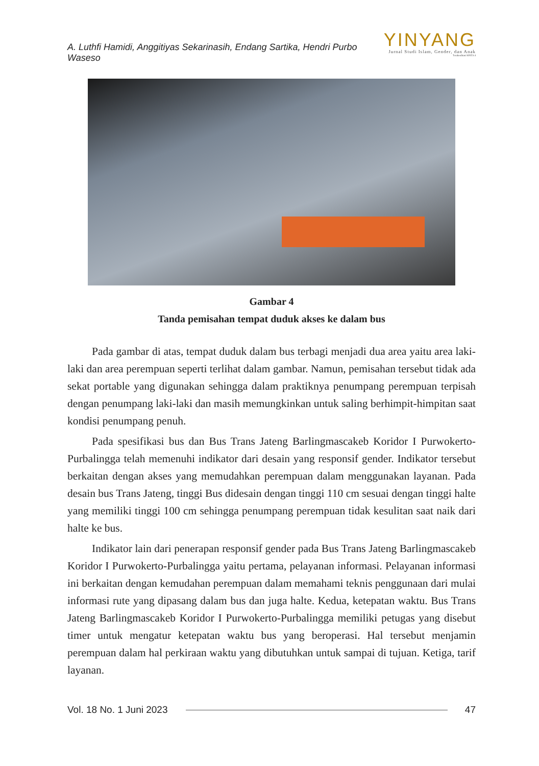A. Luthfi Hamidi, Anggitiyas Sekarinasih, Endang Sartika, Hendri Purbo Waseso
YINYANG
Jurnal Studi Islam, Gender, dan Anak
Terakreditasi SINTA 4
Gambar 4
Tanda pemisahan tempat duduk akses ke dalam bus
Pada gambar di atas, tempat duduk dalam bus terbagi menjadi dua area yaitu area laki-laki dan area perempuan seperti terlihat dalam gambar. Namun, pemisahan tersebut tidak ada sekat portable yang digunakan sehingga dalam praktiknya penumpang perempuan terpisah dengan penumpang laki-laki dan masih memungkinkan untuk saling berhimpit-himpitan saat kondisi penumpang penuh.
Pada spesifikasi bus dan Bus Trans Jateng Barlingmascakeb Koridor I Purwokerto-Purbalingga telah memenuhi indikator dari desain yang responsif gender. Indikator tersebut berkaitan dengan akses yang memudahkan perempuan dalam menggunakan layanan. Pada desain bus Trans Jateng, tinggi Bus didesain dengan tinggi 110 cm sesuai dengan tinggi halte yang memiliki tinggi 100 cm sehingga penumpang perempuan tidak kesulitan saat naik dari halte ke bus.
Indikator lain dari penerapan responsif gender pada Bus Trans Jateng Barlingmascakeb Koridor I Purwokerto-Purbalingga yaitu pertama, pelayanan informasi. Pelayanan informasi ini berkaitan dengan kemudahan perempuan dalam memahami teknis penggunaan dari mulai informasi rute yang dipasang dalam bus dan juga halte. Kedua, ketepatan waktu. Bus Trans Jateng Barlingmascakeb Koridor I Purwokerto-Purbalingga memiliki petugas yang disebut timer untuk mengatur ketepatan waktu bus yang beroperasi. Hal tersebut menjamin perempuan dalam hal perkiraan waktu yang dibutuhkan untuk sampai di tujuan. Ketiga, tarif layanan.
Vol. 18 No. 1 Juni 2023 47